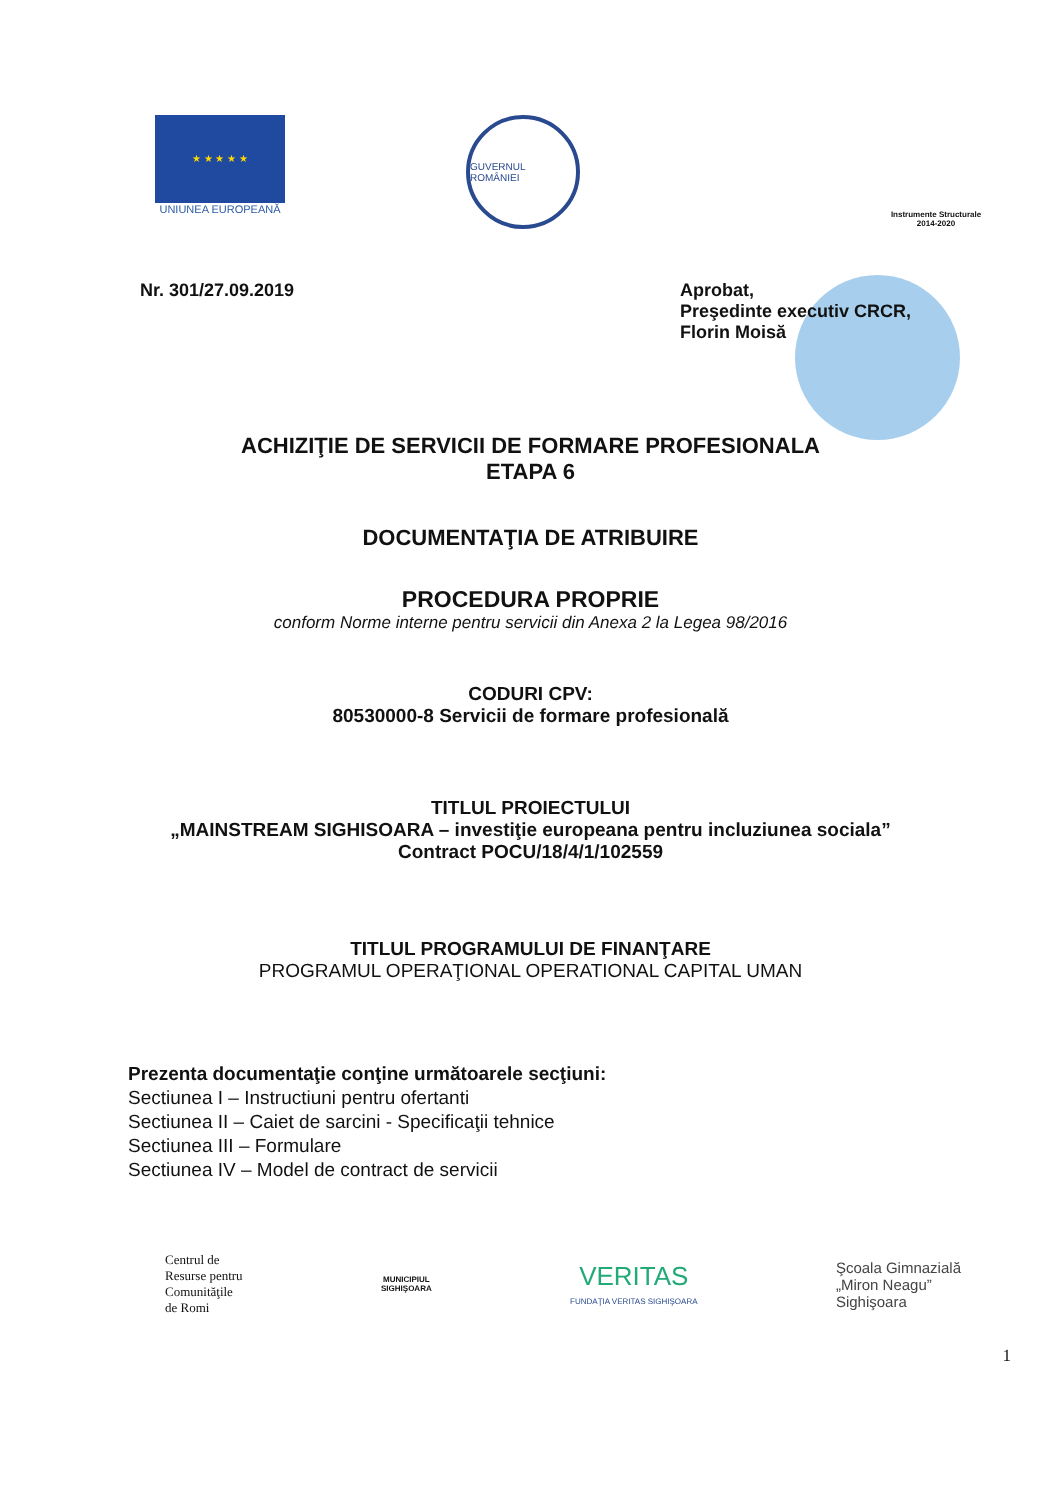★ ★ ★ ★ ★
UNIUNEA EUROPEANĂ
GUVERNUL ROMÂNIEI
Instrumente Structurale
2014-2020
Nr. 301/27.09.2019 Aprobat,
Preşedinte executiv CRCR,
Florin Moisă
ACHIZIŢIE DE SERVICII DE FORMARE PROFESIONALA
ETAPA 6
DOCUMENTAŢIA DE ATRIBUIRE
PROCEDURA PROPRIE
conform Norme interne pentru servicii din Anexa 2 la Legea 98/2016
CODURI CPV:
80530000-8 Servicii de formare profesională
TITLUL PROIECTULUI
„MAINSTREAM SIGHISOARA – investiţie europeana pentru incluziunea sociala”
Contract POCU/18/4/1/102559
TITLUL PROGRAMULUI DE FINANŢARE
PROGRAMUL OPERAŢIONAL OPERATIONAL CAPITAL UMAN
Prezenta documentaţie conţine următoarele secţiuni:
Sectiunea I – Instructiuni pentru ofertanti
Sectiunea II – Caiet de sarcini - Specificaţii tehnice
Sectiunea III – Formulare
Sectiunea IV – Model de contract de servicii
Centrul de
Resurse pentru
Comunităţile
de Romi
MUNICIPIUL
SIGHIŞOARA
VERITAS
FUNDAŢIA VERITAS SIGHIŞOARA
Şcoala Gimnazială
„Miron Neagu”
Sighişoara
1